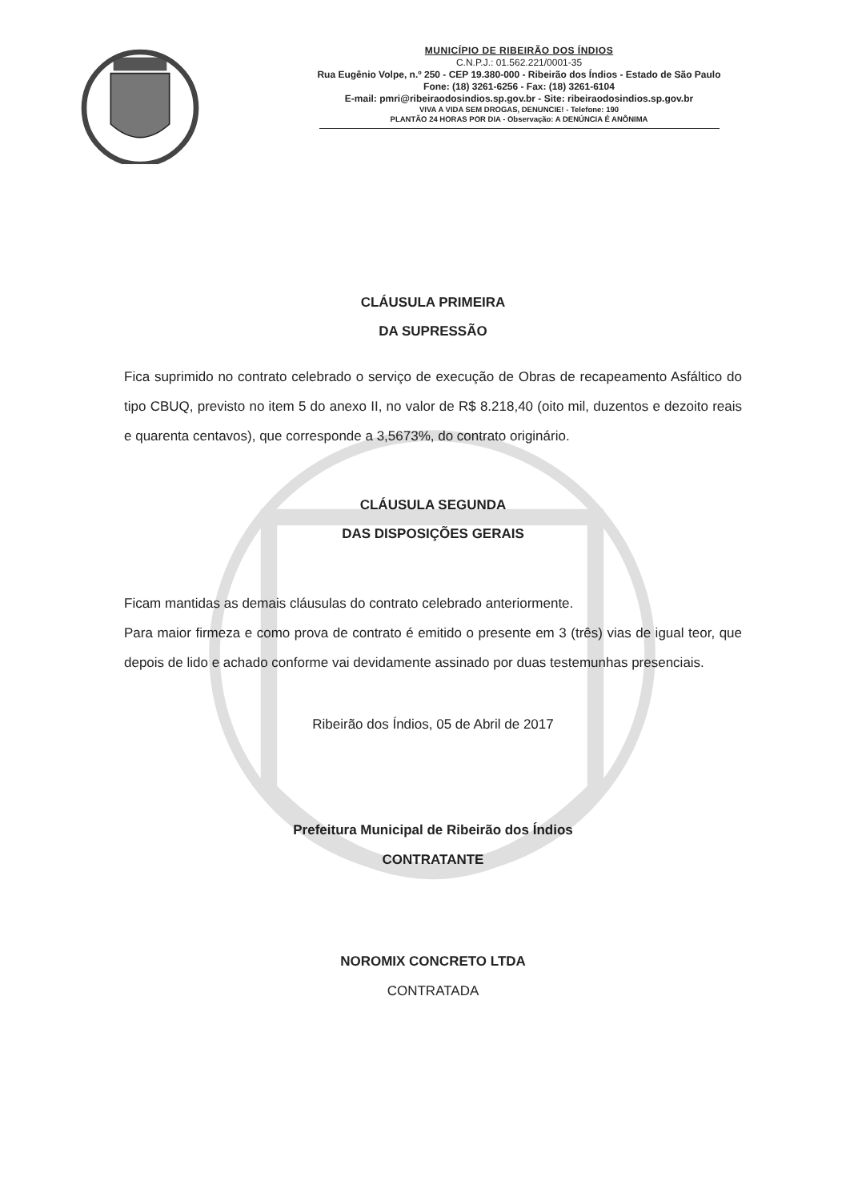MUNICÍPIO DE RIBEIRÃO DOS ÍNDIOS
C.N.P.J.: 01.562.221/0001-35
Rua Eugênio Volpe, n.º 250 - CEP 19.380-000 - Ribeirão dos Índios - Estado de São Paulo
Fone: (18) 3261-6256 - Fax: (18) 3261-6104
E-mail: pmri@ribeiraodosindios.sp.gov.br - Site: ribeiraodosindios.sp.gov.br
VIVA A VIDA SEM DROGAS, DENUNCIE! - Telefone: 190
PLANTÃO 24 HORAS POR DIA - Observação: A DENÚNCIA É ANÔNIMA
CLÁUSULA PRIMEIRA
DA SUPRESSÃO
Fica suprimido no contrato celebrado o serviço de execução de Obras de recapeamento Asfáltico do tipo CBUQ, previsto no item 5 do anexo II, no valor de R$ 8.218,40 (oito mil, duzentos e dezoito reais e quarenta centavos), que corresponde a 3,5673%, do contrato originário.
CLÁUSULA SEGUNDA
DAS DISPOSIÇÕES GERAIS
Ficam mantidas as demais cláusulas do contrato celebrado anteriormente.
Para maior firmeza e como prova de contrato é emitido o presente em 3 (três) vias de igual teor, que depois de lido e achado conforme vai devidamente assinado por duas testemunhas presenciais.
Ribeirão dos Índios, 05 de Abril de 2017
Prefeitura Municipal de Ribeirão dos Índios
CONTRATANTE
NOROMIX CONCRETO LTDA
CONTRATADA